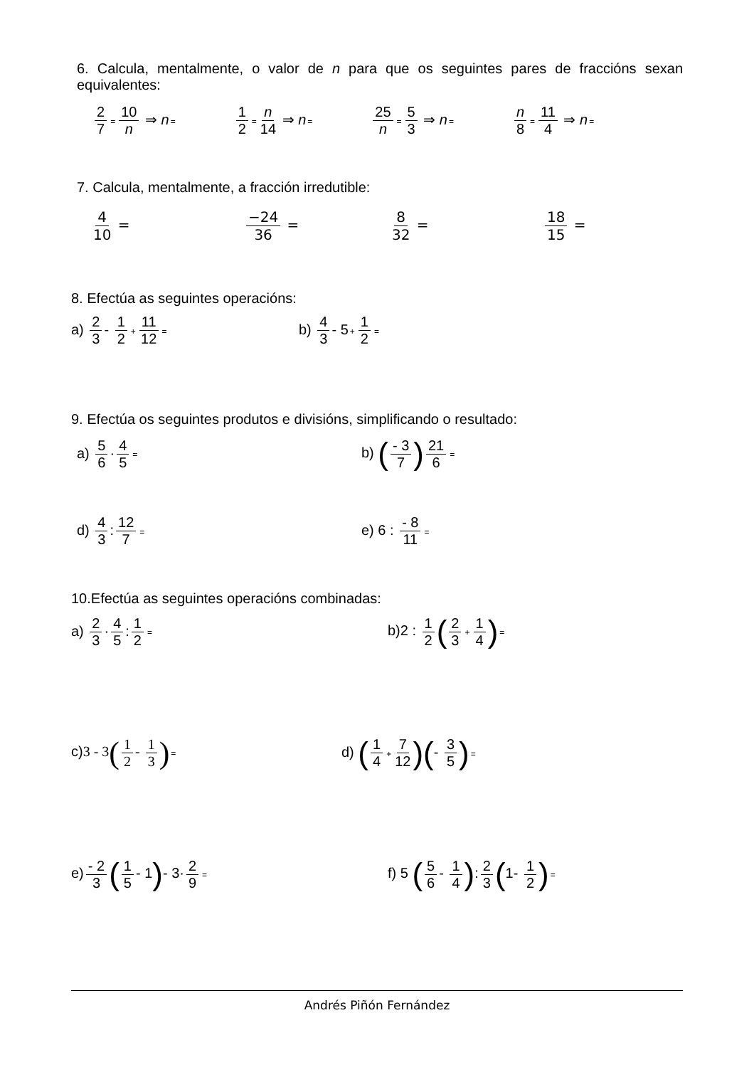6. Calcula, mentalmente, o valor de n para que os seguintes pares de fraccións sexan equivalentes:
2 7 = 10 n ⇒ n= 1 2 = n 14 ⇒ n= 25 n = 5 3 ⇒ n= n 8 = 11 4 ⇒ n=
7. Calcula, mentalmente, a fracción irredutible:
4 10 = −24 36 = 8 32 = 18 15 =
8. Efectúa as seguintes operacións:
a) 2 3 - 1 2 + 11 12 = b) 4 3 - 5+ 1 2 =
9. Efectúa os seguintes produtos e divisións, simplificando o resultado:
a) 5 6 · 4 5 = b) (- 3 7) 21 6 =
d) 4 3: 12 7 = e) 6 : - 8 11 =
10.Efectúa as seguintes operacións combinadas:
a) 2 3 · 4 5: 1 2 = b)2 : 1 2 (2 3 + 1 4)=
c)3 - 3(1 2 - 1 3)= d) (1 4 + 7 12)(- 3 5)=
e) - 2 3 (1 5 - 1)- 3· 2 9 = f) 5 (5 6 - 1 4): 2 3 (1- 1 2)=
Andrés Piñón Fernández